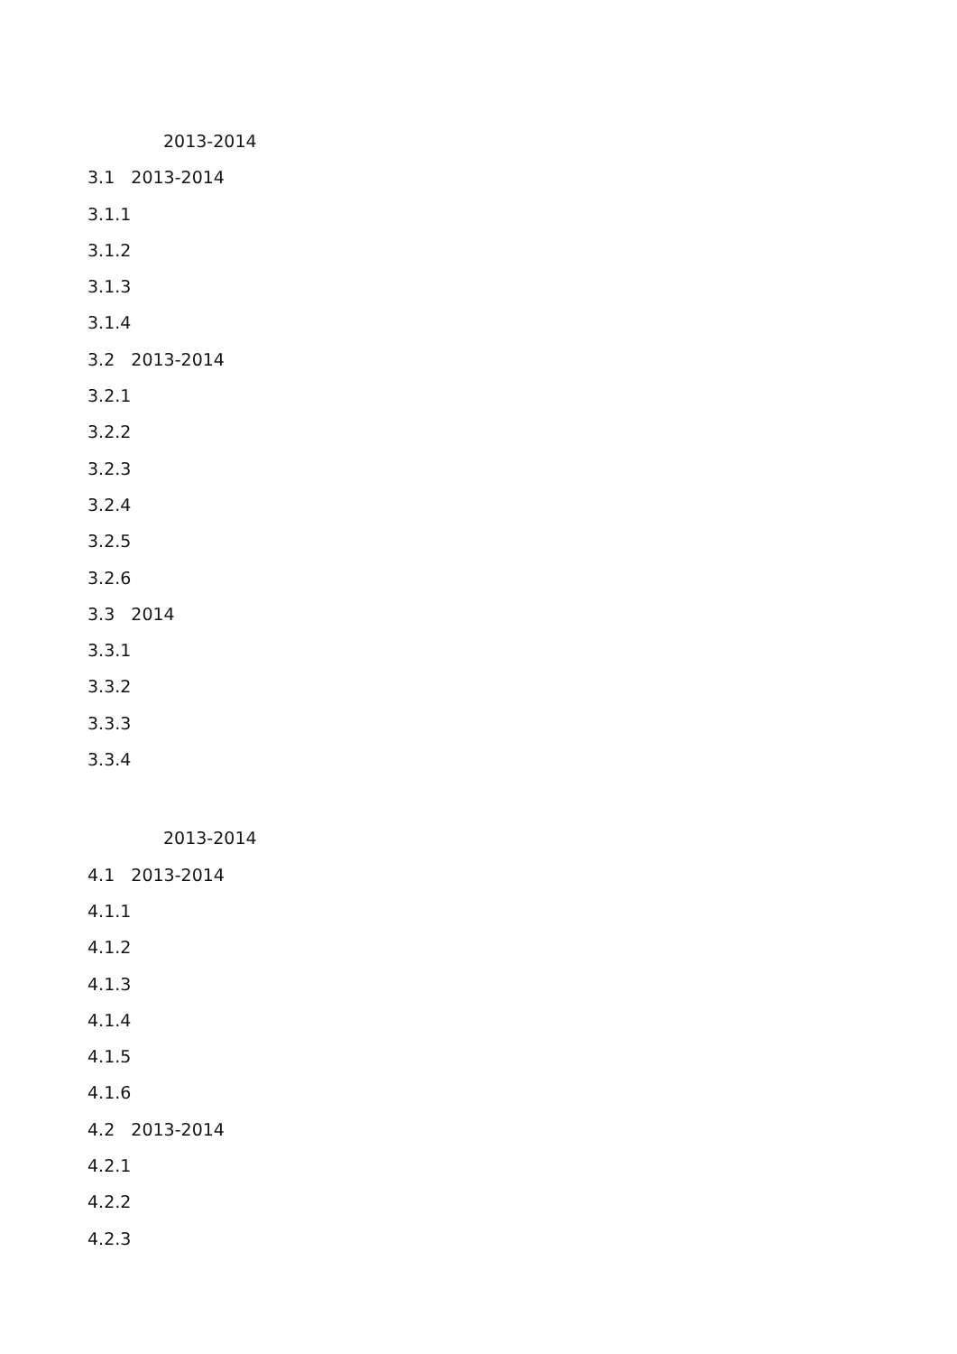2013-2014
3.1 2013-2014
3.1.1
3.1.2
3.1.3
3.1.4
3.2 2013-2014
3.2.1
3.2.2
3.2.3
3.2.4
3.2.5
3.2.6
3.3 2014
3.3.1
3.3.2
3.3.3
3.3.4
2013-2014
4.1 2013-2014
4.1.1
4.1.2
4.1.3
4.1.4
4.1.5
4.1.6
4.2 2013-2014
4.2.1
4.2.2
4.2.3